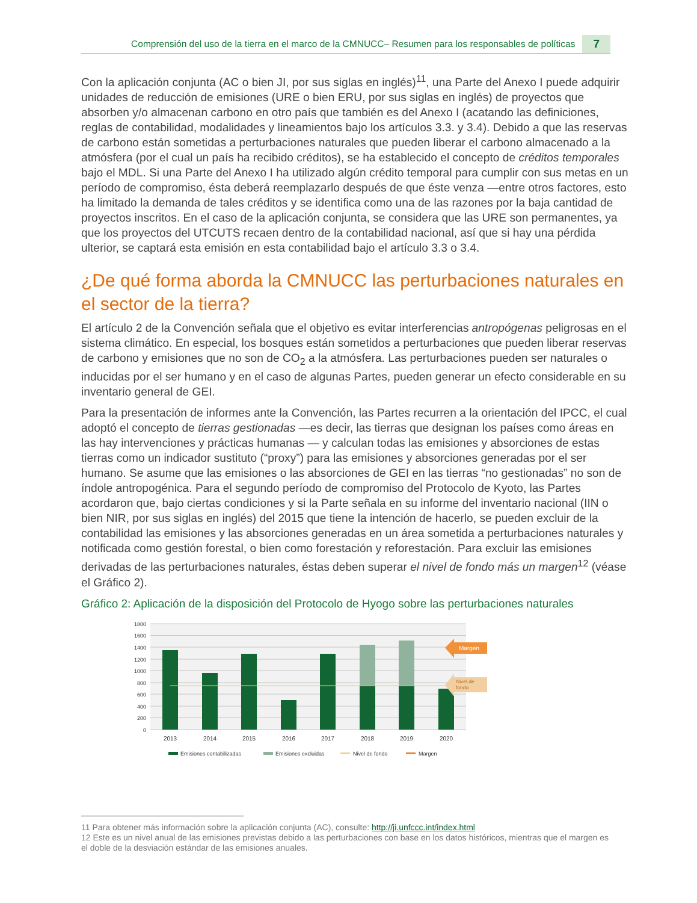Comprensión del uso de la tierra en el marco de la CMNUCC– Resumen para los responsables de políticas 7
Con la aplicación conjunta (AC o bien JI, por sus siglas en inglés)<sup>11</sup>, una Parte del Anexo I puede adquirir unidades de reducción de emisiones (URE o bien ERU, por sus siglas en inglés) de proyectos que absorben y/o almacenan carbono en otro país que también es del Anexo I (acatando las definiciones, reglas de contabilidad, modalidades y lineamientos bajo los artículos 3.3. y 3.4). Debido a que las reservas de carbono están sometidas a perturbaciones naturales que pueden liberar el carbono almacenado a la atmósfera (por el cual un país ha recibido créditos), se ha establecido el concepto de créditos temporales bajo el MDL. Si una Parte del Anexo I ha utilizado algún crédito temporal para cumplir con sus metas en un período de compromiso, ésta deberá reemplazarlo después de que éste venza —entre otros factores, esto ha limitado la demanda de tales créditos y se identifica como una de las razones por la baja cantidad de proyectos inscritos. En el caso de la aplicación conjunta, se considera que las URE son permanentes, ya que los proyectos del UTCUTS recaen dentro de la contabilidad nacional, así que si hay una pérdida ulterior, se captará esta emisión en esta contabilidad bajo el artículo 3.3 o 3.4.
¿De qué forma aborda la CMNUCC las perturbaciones naturales en el sector de la tierra?
El artículo 2 de la Convención señala que el objetivo es evitar interferencias antropógenas peligrosas en el sistema climático. En especial, los bosques están sometidos a perturbaciones que pueden liberar reservas de carbono y emisiones que no son de CO<sub>2</sub> a la atmósfera. Las perturbaciones pueden ser naturales o inducidas por el ser humano y en el caso de algunas Partes, pueden generar un efecto considerable en su inventario general de GEI.
Para la presentación de informes ante la Convención, las Partes recurren a la orientación del IPCC, el cual adoptó el concepto de tierras gestionadas —es decir, las tierras que designan los países como áreas en las hay intervenciones y prácticas humanas — y calculan todas las emisiones y absorciones de estas tierras como un indicador sustituto (“proxy”) para las emisiones y absorciones generadas por el ser humano. Se asume que las emisiones o las absorciones de GEI en las tierras “no gestionadas” no son de índole antropogénica. Para el segundo período de compromiso del Protocolo de Kyoto, las Partes acordaron que, bajo ciertas condiciones y si la Parte señala en su informe del inventario nacional (IIN o bien NIR, por sus siglas en inglés) del 2015 que tiene la intención de hacerlo, se pueden excluir de la contabilidad las emisiones y las absorciones generadas en un área sometida a perturbaciones naturales y notificada como gestión forestal, o bien como forestación y reforestación. Para excluir las emisiones derivadas de las perturbaciones naturales, éstas deben superar el nivel de fondo más un margen<sup>12</sup> (véase el Gráfico 2).
Gráfico 2: Aplicación de la disposición del Protocolo de Hyogo sobre las perturbaciones naturales
1800
1600
1400
1200
1000
800
600
400
200
0
Margen
Nivel de
fondo
2013
2014
2015
2016
2017
2018
2019
2020
Emisiones contabilizadas
Emisiones excluidas
Nivel de fondo
Margen
11 Para obtener más información sobre la aplicación conjunta (AC), consulte: http://ji.unfccc.int/index.html
12 Este es un nivel anual de las emisiones previstas debido a las perturbaciones con base en los datos históricos, mientras que el margen es el doble de la desviación estándar de las emisiones anuales.